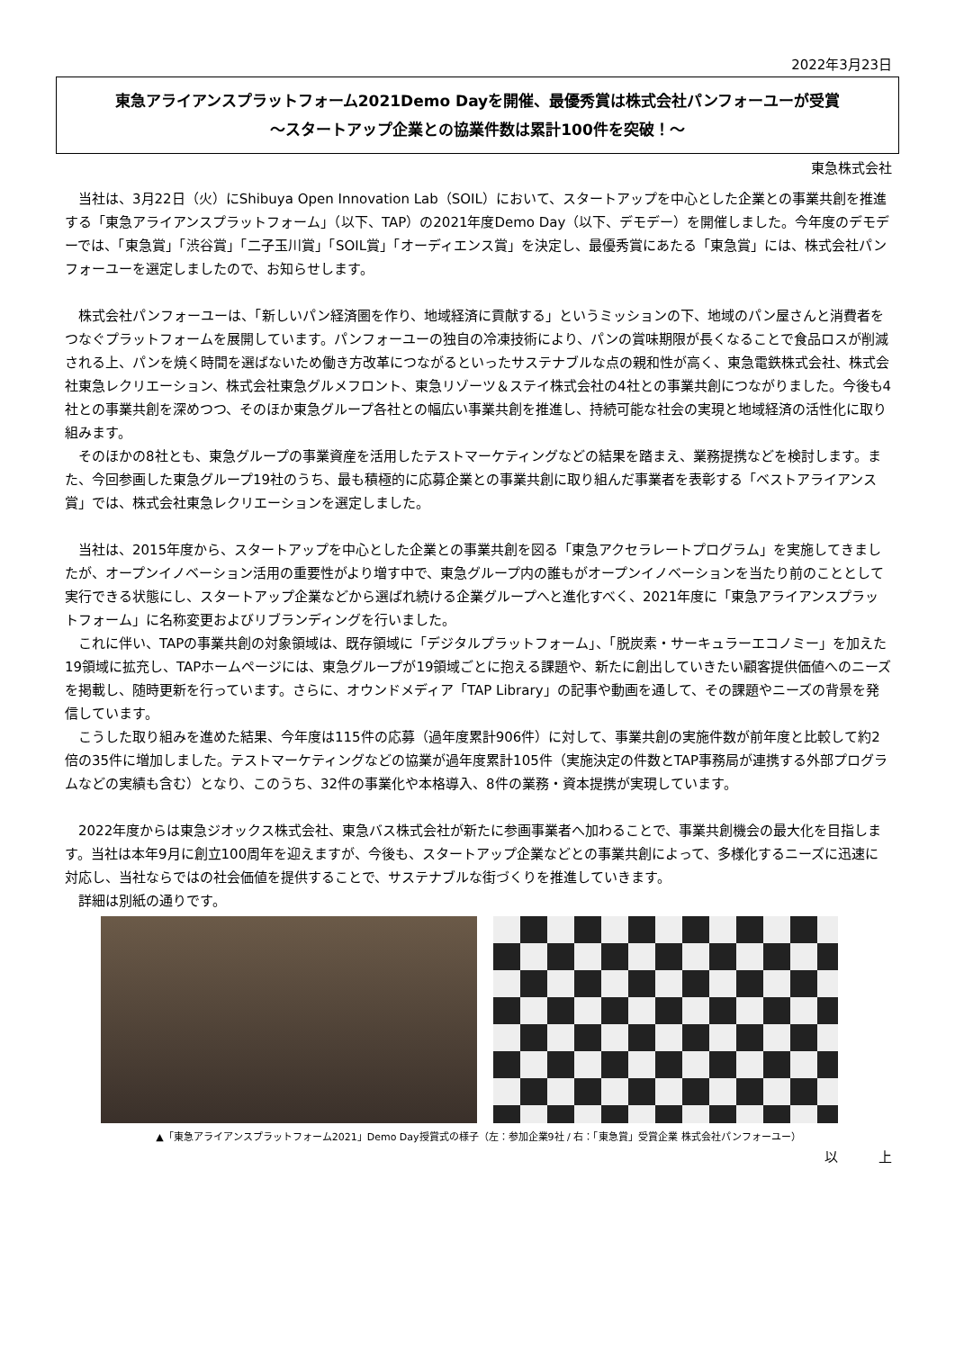2022年3月23日
東急アライアンスプラットフォーム2021Demo Dayを開催、最優秀賞は株式会社パンフォーユーが受賞
～スタートアップ企業との協業件数は累計100件を突破！～
東急株式会社
当社は、3月22日（火）にShibuya Open Innovation Lab（SOIL）において、スタートアップを中心とした企業との事業共創を推進する「東急アライアンスプラットフォーム」（以下、TAP）の2021年度Demo Day（以下、デモデー）を開催しました。今年度のデモデーでは、「東急賞」「渋谷賞」「二子玉川賞」「SOIL賞」「オーディエンス賞」を決定し、最優秀賞にあたる「東急賞」には、株式会社パンフォーユーを選定しましたので、お知らせします。
株式会社パンフォーユーは、「新しいパン経済圏を作り、地域経済に貢献する」というミッションの下、地域のパン屋さんと消費者をつなぐプラットフォームを展開しています。パンフォーユーの独自の冷凍技術により、パンの賞味期限が長くなることで食品ロスが削減される上、パンを焼く時間を選ばないため働き方改革につながるといったサステナブルな点の親和性が高く、東急電鉄株式会社、株式会社東急レクリエーション、株式会社東急グルメフロント、東急リゾーツ＆ステイ株式会社の4社との事業共創につながりました。今後も4社との事業共創を深めつつ、そのほか東急グループ各社との幅広い事業共創を推進し、持続可能な社会の実現と地域経済の活性化に取り組みます。
そのほかの8社とも、東急グループの事業資産を活用したテストマーケティングなどの結果を踏まえ、業務提携などを検討します。また、今回参画した東急グループ19社のうち、最も積極的に応募企業との事業共創に取り組んだ事業者を表彰する「ベストアライアンス賞」では、株式会社東急レクリエーションを選定しました。
当社は、2015年度から、スタートアップを中心とした企業との事業共創を図る「東急アクセラレートプログラム」を実施してきましたが、オープンイノベーション活用の重要性がより増す中で、東急グループ内の誰もがオープンイノベーションを当たり前のこととして実行できる状態にし、スタートアップ企業などから選ばれ続ける企業グループへと進化すべく、2021年度に「東急アライアンスプラットフォーム」に名称変更およびリブランディングを行いました。
これに伴い、TAPの事業共創の対象領域は、既存領域に「デジタルプラットフォーム」、「脱炭素・サーキュラーエコノミー」を加えた19領域に拡充し、TAPホームページには、東急グループが19領域ごとに抱える課題や、新たに創出していきたい顧客提供価値へのニーズを掲載し、随時更新を行っています。さらに、オウンドメディア「TAP Library」の記事や動画を通して、その課題やニーズの背景を発信しています。
こうした取り組みを進めた結果、今年度は115件の応募（過年度累計906件）に対して、事業共創の実施件数が前年度と比較して約2倍の35件に増加しました。テストマーケティングなどの協業が過年度累計105件（実施決定の件数とTAP事務局が連携する外部プログラムなどの実績も含む）となり、このうち、32件の事業化や本格導入、8件の業務・資本提携が実現しています。
2022年度からは東急ジオックス株式会社、東急バス株式会社が新たに参画事業者へ加わることで、事業共創機会の最大化を目指します。当社は本年9月に創立100周年を迎えますが、今後も、スタートアップ企業などとの事業共創によって、多様化するニーズに迅速に対応し、当社ならではの社会価値を提供することで、サステナブルな街づくりを推進していきます。
詳細は別紙の通りです。
▲「東急アライアンスプラットフォーム2021」Demo Day授賞式の様子（左：参加企業9社 / 右：「東急賞」受賞企業 株式会社パンフォーユー）
以　　　上